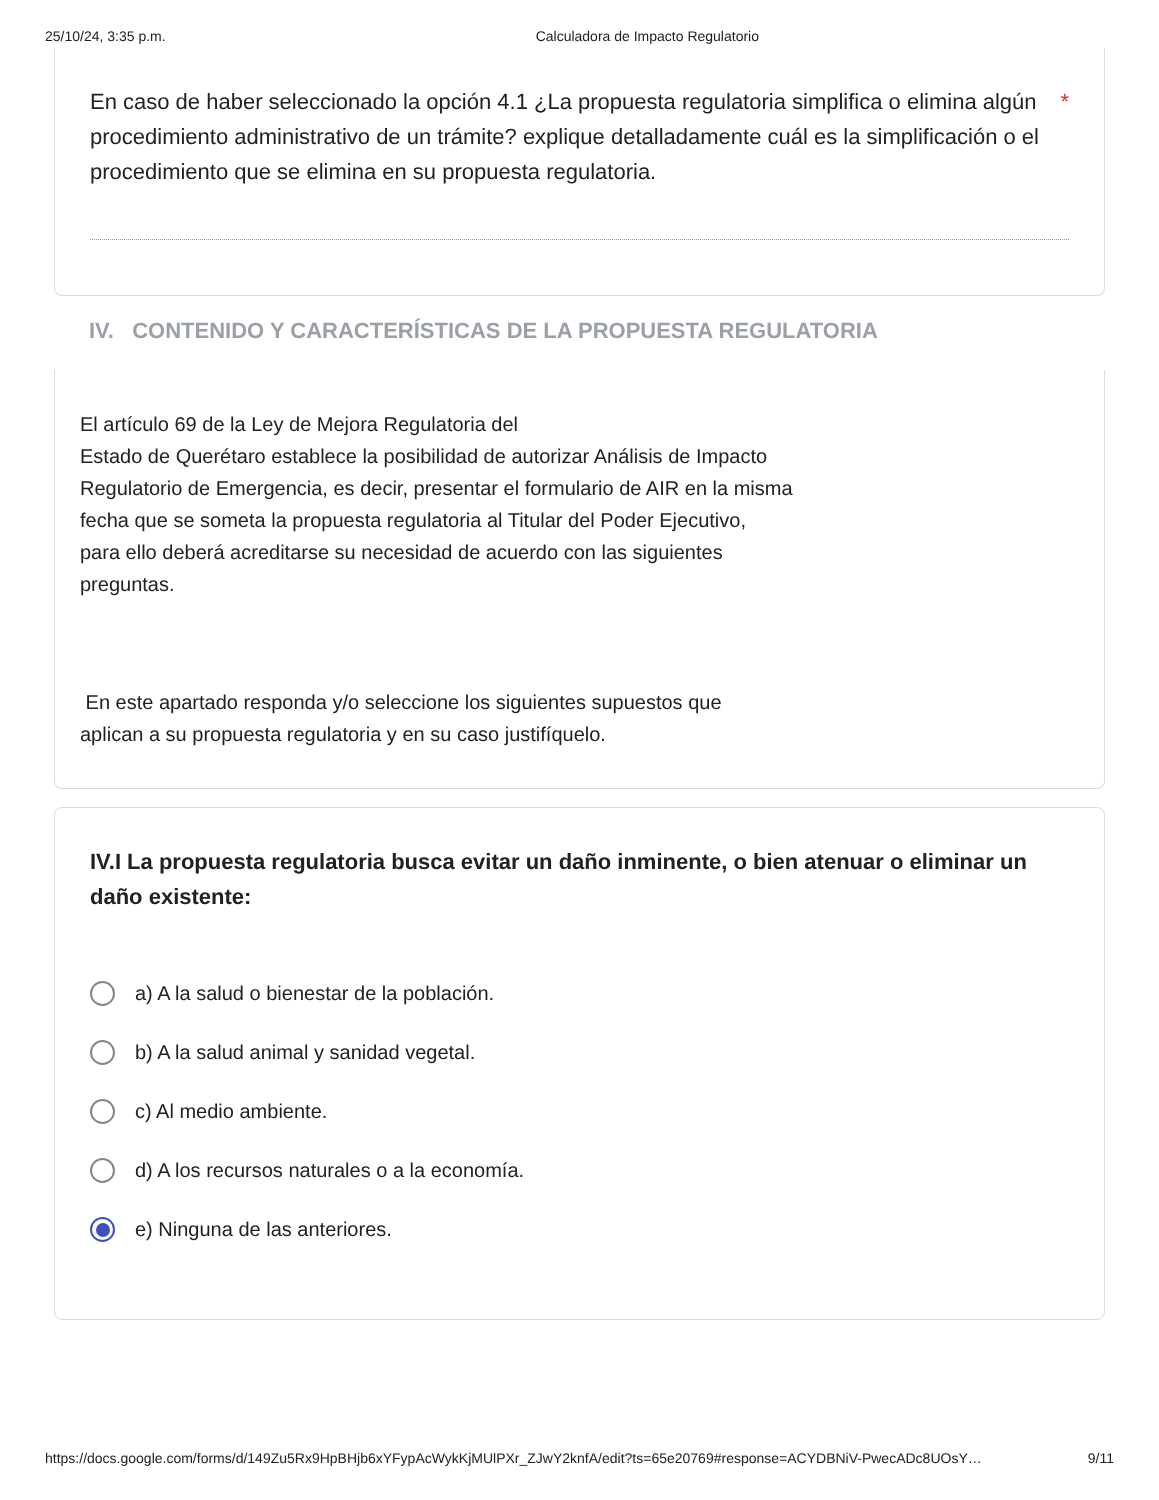25/10/24, 3:35 p.m. Calculadora de Impacto Regulatorio
En caso de haber seleccionado la opción 4.1 ¿La propuesta regulatoria simplifica o elimina algún procedimiento administrativo de un trámite? explique detalladamente cuál es la simplificación o el procedimiento que se elimina en su propuesta regulatoria. *
IV. CONTENIDO Y CARACTERÍSTICAS DE LA PROPUESTA REGULATORIA
El artículo 69 de la Ley de Mejora Regulatoria del
Estado de Querétaro establece la posibilidad de autorizar Análisis de Impacto
Regulatorio de Emergencia, es decir, presentar el formulario de AIR en la misma
fecha que se someta la propuesta regulatoria al Titular del Poder Ejecutivo,
para ello deberá acreditarse su necesidad de acuerdo con las siguientes
preguntas.
En este apartado responda y/o seleccione los siguientes supuestos que
aplican a su propuesta regulatoria y en su caso justifíquelo.
IV.I La propuesta regulatoria busca evitar un daño inminente, o bien atenuar o eliminar un daño existente:
a) A la salud o bienestar de la población.
b) A la salud animal y sanidad vegetal.
c) Al medio ambiente.
d) A los recursos naturales o a la economía.
e) Ninguna de las anteriores.
https://docs.google.com/forms/d/149Zu5Rx9HpBHjb6xYFypAcWykKjMUlPXr_ZJwY2knfA/edit?ts=65e20769#response=ACYDBNiV-PwecADc8UOsY… 9/11